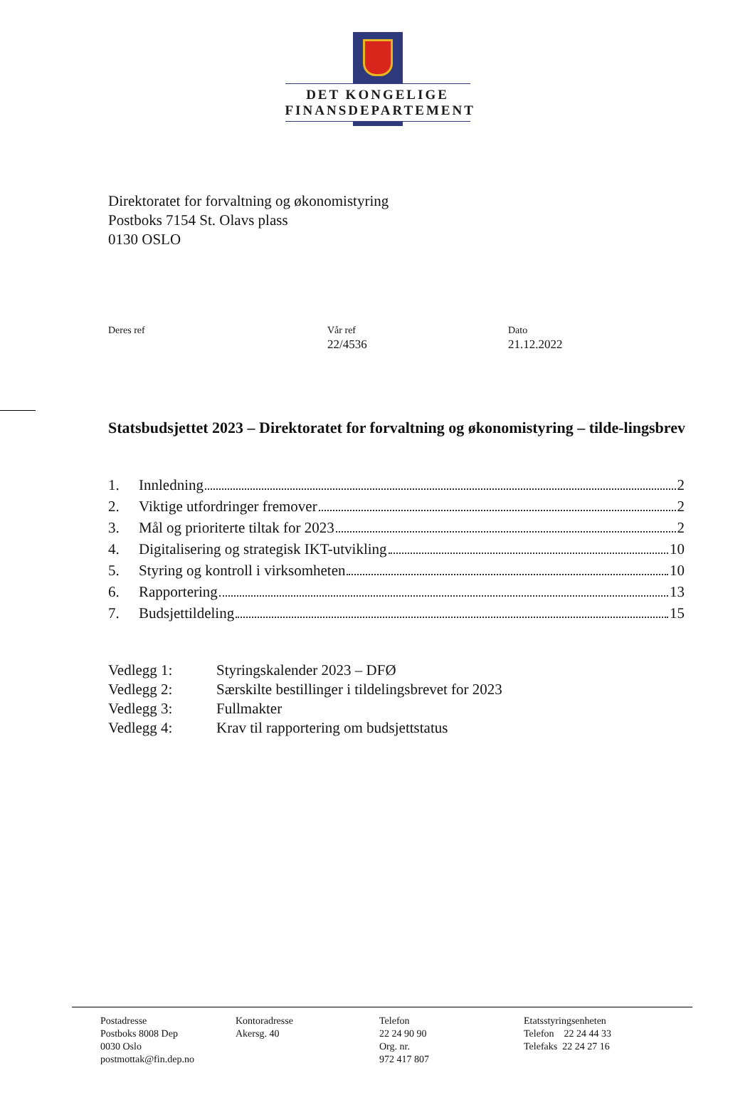DET KONGELIGE
FINANSDEPARTEMENT
Direktoratet for forvaltning og økonomistyring
Postboks 7154 St. Olavs plass
0130 OSLO
Deres ref Vår ref
22/4536
Dato
21.12.2022
Statsbudsjettet 2023 – Direktoratet for forvaltning og økonomistyring – tilde-lingsbrev
1. Innledning 2
2. Viktige utfordringer fremover 2
3. Mål og prioriterte tiltak for 2023 2
4. Digitalisering og strategisk IKT-utvikling 10
5. Styring og kontroll i virksomheten 10
6. Rapportering 13
7. Budsjettildeling 15
Vedlegg 1: Styringskalender 2023 – DFØ
Vedlegg 2: Særskilte bestillinger i tildelingsbrevet for 2023
Vedlegg 3: Fullmakter
Vedlegg 4: Krav til rapportering om budsjettstatus
Postadresse
Postboks 8008 Dep
0030 Oslo
postmottak@fin.dep.no
Kontoradresse
Akersg. 40
Telefon
22 24 90 90
Org. nr.
972 417 807
Etatsstyringsenheten
Telefon 22 24 44 33
Telefaks 22 24 27 16